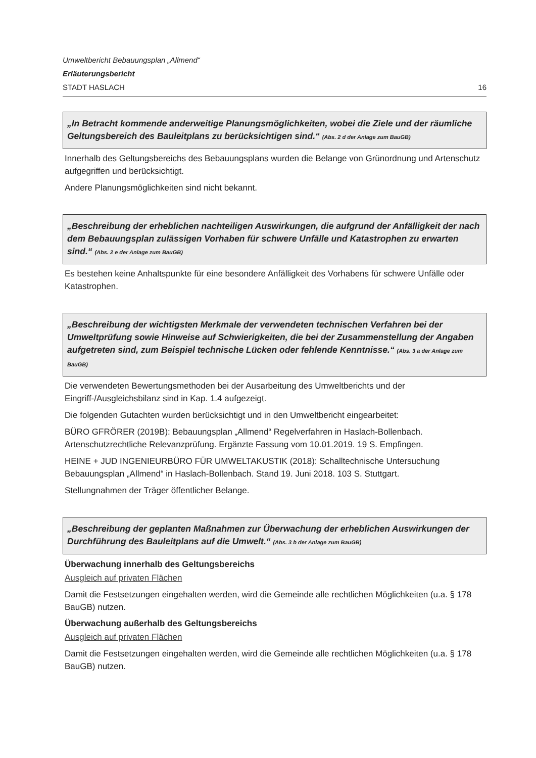Umweltbericht Bebauungsplan „Allmend“
Erläuterungsbericht
STADT HASLACH 16
„In Betracht kommende anderweitige Planungsmöglichkeiten, wobei die Ziele und der räumliche Geltungsbereich des Bauleitplans zu berücksichtigen sind.“ (Abs. 2 d der Anlage zum BauGB)
Innerhalb des Geltungsbereichs des Bebauungsplans wurden die Belange von Grünordnung und Artenschutz aufgegriffen und berücksichtigt.
Andere Planungsmöglichkeiten sind nicht bekannt.
„Beschreibung der erheblichen nachteiligen Auswirkungen, die aufgrund der Anfälligkeit der nach dem Bebauungsplan zulässigen Vorhaben für schwere Unfälle und Katastrophen zu erwarten sind.“ (Abs. 2 e der Anlage zum BauGB)
Es bestehen keine Anhaltspunkte für eine besondere Anfälligkeit des Vorhabens für schwere Unfälle oder Katastrophen.
„Beschreibung der wichtigsten Merkmale der verwendeten technischen Verfahren bei der Umweltprüfung sowie Hinweise auf Schwierigkeiten, die bei der Zusammenstellung der Angaben aufgetreten sind, zum Beispiel technische Lücken oder fehlende Kenntnisse.“ (Abs. 3 a der Anlage zum BauGB)
Die verwendeten Bewertungsmethoden bei der Ausarbeitung des Umweltberichts und der Eingriff-/Ausgleichsbilanz sind in Kap. 1.4 aufgezeigt.
Die folgenden Gutachten wurden berücksichtigt und in den Umweltbericht eingearbeitet:
BÜRO GFRÖRER (2019B): Bebauungsplan „Allmend“ Regelverfahren in Haslach-Bollenbach. Artenschutzrechtliche Relevanzprüfung. Ergänzte Fassung vom 10.01.2019. 19 S. Empfingen.
HEINE + JUD INGENIEURBÜRO FÜR UMWELTAKUSTIK (2018): Schalltechnische Untersuchung Bebauungsplan „Allmend“ in Haslach-Bollenbach. Stand 19. Juni 2018. 103 S. Stuttgart.
Stellungnahmen der Träger öffentlicher Belange.
„Beschreibung der geplanten Maßnahmen zur Überwachung der erheblichen Auswirkungen der Durchführung des Bauleitplans auf die Umwelt.“ (Abs. 3 b der Anlage zum BauGB)
Überwachung innerhalb des Geltungsbereichs
Ausgleich auf privaten Flächen
Damit die Festsetzungen eingehalten werden, wird die Gemeinde alle rechtlichen Möglichkeiten (u.a. § 178 BauGB) nutzen.
Überwachung außerhalb des Geltungsbereichs
Ausgleich auf privaten Flächen
Damit die Festsetzungen eingehalten werden, wird die Gemeinde alle rechtlichen Möglichkeiten (u.a. § 178 BauGB) nutzen.